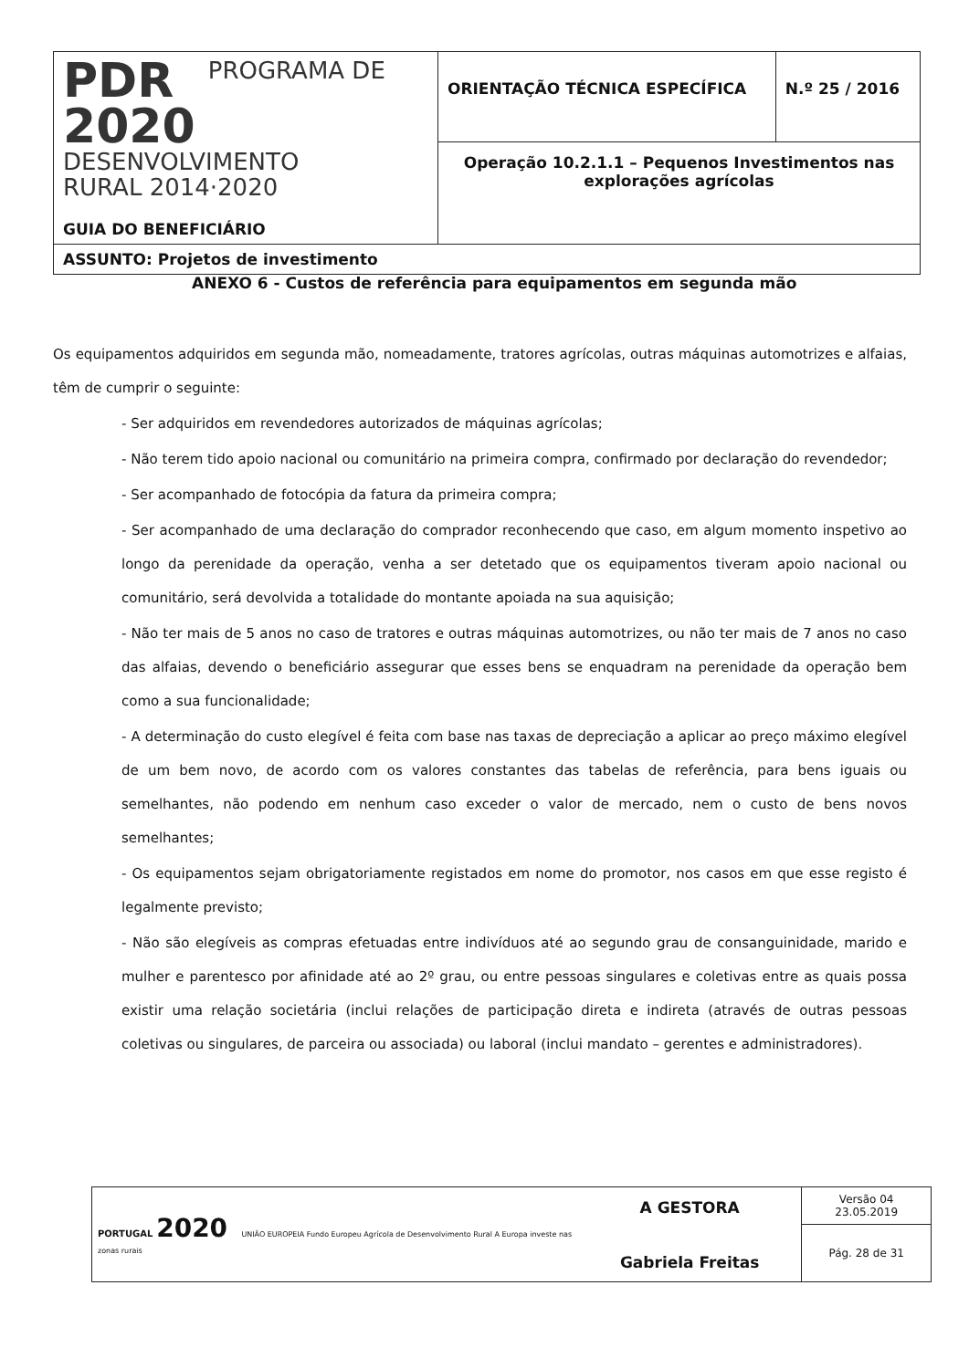| PDR 2020 PROGRAMA DE DESENVOLVIMENTO RURAL 2014·2020 GUIA DO BENEFICIÁRIO | ORIENTAÇÃO TÉCNICA ESPECÍFICA | N.º 25 / 2016 |
| | Operação 10.2.1.1 – Pequenos Investimentos nas explorações agrícolas | |
| ASSUNTO: Projetos de investimento | | |
ANEXO 6 - Custos de referência para equipamentos em segunda mão
Os equipamentos adquiridos em segunda mão, nomeadamente, tratores agrícolas, outras máquinas automotrizes e alfaias, têm de cumprir o seguinte:
- Ser adquiridos em revendedores autorizados de máquinas agrícolas;
- Não terem tido apoio nacional ou comunitário na primeira compra, confirmado por declaração do revendedor;
- Ser acompanhado de fotocópia da fatura da primeira compra;
- Ser acompanhado de uma declaração do comprador reconhecendo que caso, em algum momento inspetivo ao longo da perenidade da operação, venha a ser detetado que os equipamentos tiveram apoio nacional ou comunitário, será devolvida a totalidade do montante apoiada na sua aquisição;
- Não ter mais de 5 anos no caso de tratores e outras máquinas automotrizes, ou não ter mais de 7 anos no caso das alfaias, devendo o beneficiário assegurar que esses bens se enquadram na perenidade da operação bem como a sua funcionalidade;
- A determinação do custo elegível é feita com base nas taxas de depreciação a aplicar ao preço máximo elegível de um bem novo, de acordo com os valores constantes das tabelas de referência, para bens iguais ou semelhantes, não podendo em nenhum caso exceder o valor de mercado, nem o custo de bens novos semelhantes;
- Os equipamentos sejam obrigatoriamente registados em nome do promotor, nos casos em que esse registo é legalmente previsto;
- Não são elegíveis as compras efetuadas entre indivíduos até ao segundo grau de consanguinidade, marido e mulher e parentesco por afinidade até ao 2º grau, ou entre pessoas singulares e coletivas entre as quais possa existir uma relação societária (inclui relações de participação direta e indireta (através de outras pessoas coletivas ou singulares, de parceira ou associada) ou laboral (inclui mandato – gerentes e administradores).
| PORTUGAL 2020 UNIÃO EUROPEIA Fundo Europeu Agrícola de Desenvolvimento Rural A Europa investe nas zonas rurais | A GESTORA Gabriela Freitas | Versão 04 23.05.2019 |
| | | Pág. 28 de 31 |